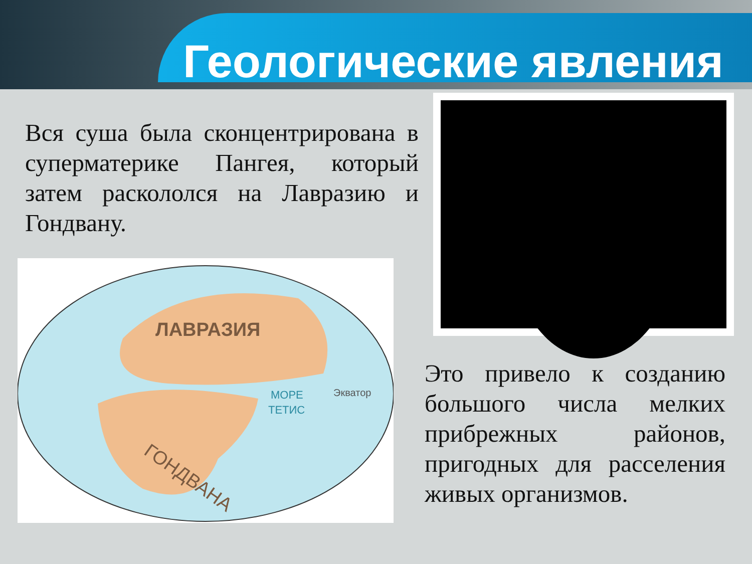Геологические явления
Вся суша была сконцентрирована в суперматерике Пангея, который затем раскололся на Лавразию и Гондвану.
ЛАВРАЗИЯ
МОРЕ
ТЕТИС
Экватор
ГОНДВАНА
Это привело к созданию большого числа мелких прибрежных районов, пригодных для расселения живых организмов.